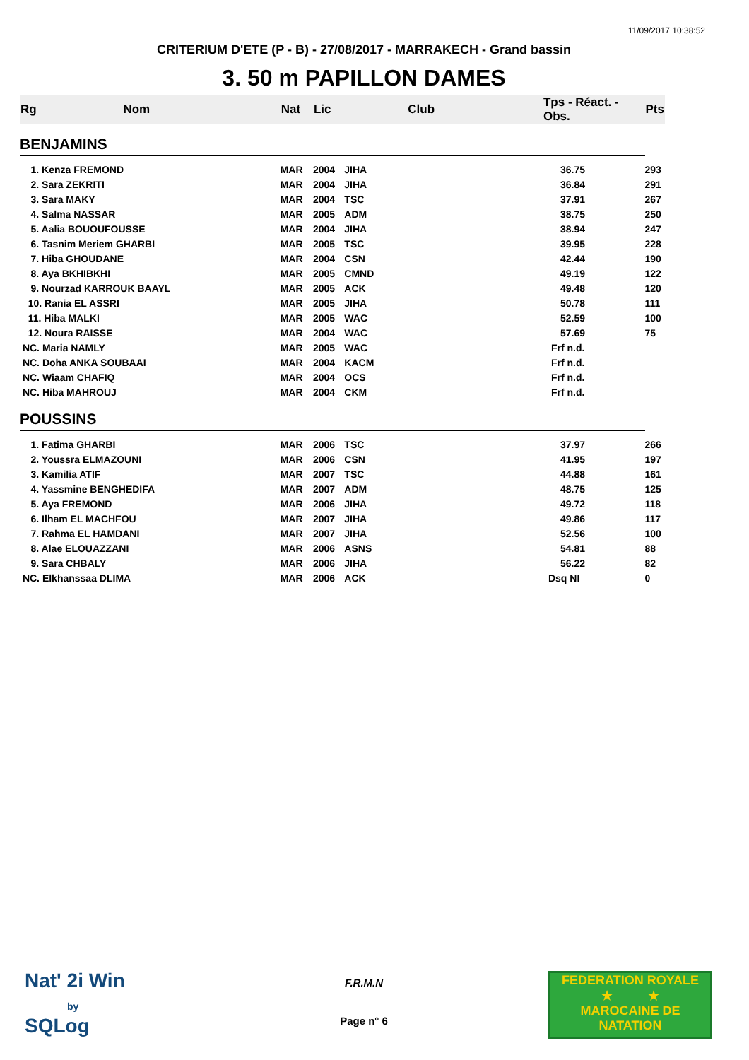11/09/2017 10:38:52
CRITERIUM D'ETE (P - B) - 27/08/2017 - MARRAKECH - Grand bassin
3. 50 m PAPILLON DAMES
| Rg | Nom | Nat | Lic | Club | Tps - Réact. - Obs. | Pts |
| --- | --- | --- | --- | --- | --- | --- |
| BENJAMINS | | | | | | |
| 1. Kenza FREMOND | | MAR | 2004 | JIHA | 36.75 | 293 |
| 2. Sara ZEKRITI | | MAR | 2004 | JIHA | 36.84 | 291 |
| 3. Sara MAKY | | MAR | 2004 | TSC | 37.91 | 267 |
| 4. Salma NASSAR | | MAR | 2005 | ADM | 38.75 | 250 |
| 5. Aalia BOUOUFOUSSE | | MAR | 2004 | JIHA | 38.94 | 247 |
| 6. Tasnim Meriem GHARBI | | MAR | 2005 | TSC | 39.95 | 228 |
| 7. Hiba GHOUDANE | | MAR | 2004 | CSN | 42.44 | 190 |
| 8. Aya BKHIBKHI | | MAR | 2005 | CMND | 49.19 | 122 |
| 9. Nourzad KARROUK BAAYL | | MAR | 2005 | ACK | 49.48 | 120 |
| 10. Rania EL ASSRI | | MAR | 2005 | JIHA | 50.78 | 111 |
| 11. Hiba MALKI | | MAR | 2005 | WAC | 52.59 | 100 |
| 12. Noura RAISSE | | MAR | 2004 | WAC | 57.69 | 75 |
| NC. Maria NAMLY | | MAR | 2005 | WAC | Frf n.d. | |
| NC. Doha ANKA SOUBAAI | | MAR | 2004 | KACM | Frf n.d. | |
| NC. Wiaam CHAFIQ | | MAR | 2004 | OCS | Frf n.d. | |
| NC. Hiba MAHROUJ | | MAR | 2004 | CKM | Frf n.d. | |
| POUSSINS | | | | | | |
| 1. Fatima GHARBI | | MAR | 2006 | TSC | 37.97 | 266 |
| 2. Youssra ELMAZOUNI | | MAR | 2006 | CSN | 41.95 | 197 |
| 3. Kamilia ATIF | | MAR | 2007 | TSC | 44.88 | 161 |
| 4. Yassmine BENGHEDIFA | | MAR | 2007 | ADM | 48.75 | 125 |
| 5. Aya FREMOND | | MAR | 2006 | JIHA | 49.72 | 118 |
| 6. Ilham EL MACHFOU | | MAR | 2007 | JIHA | 49.86 | 117 |
| 7. Rahma EL HAMDANI | | MAR | 2007 | JIHA | 52.56 | 100 |
| 8. Alae ELOUAZZANI | | MAR | 2006 | ASNS | 54.81 | 88 |
| 9. Sara CHBALY | | MAR | 2006 | JIHA | 56.22 | 82 |
| NC. Elkhanssaa DLIMA | | MAR | 2006 | ACK | Dsq NI | 0 |
Nat' 2i Win
by
SQLog
F.R.M.N
Page n° 6
FEDERATION ROYALE
★ ★
MAROCAINE DE NATATION